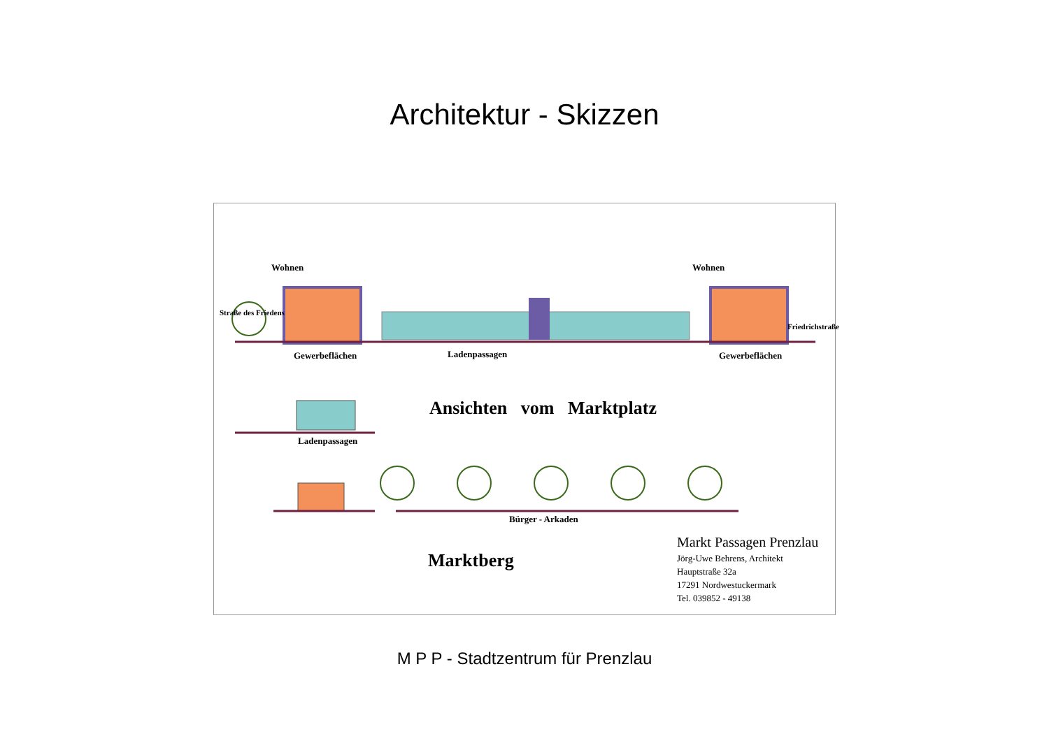Architektur - Skizzen
Wohnen Wohnen
Straße des Friedens
Gewerbeflächen Ladenpassagen Gewerbeflächen
Friedrichstraße
Ansichten vom Marktplatz
Ladenpassagen
Bürger - Arkaden
Marktberg
Markt Passagen Prenzlau
Jörg-Uwe Behrens, Architekt
Hauptstraße 32a
17291 Nordwestuckermark
Tel. 039852 - 49138
M P P - Stadtzentrum für Prenzlau